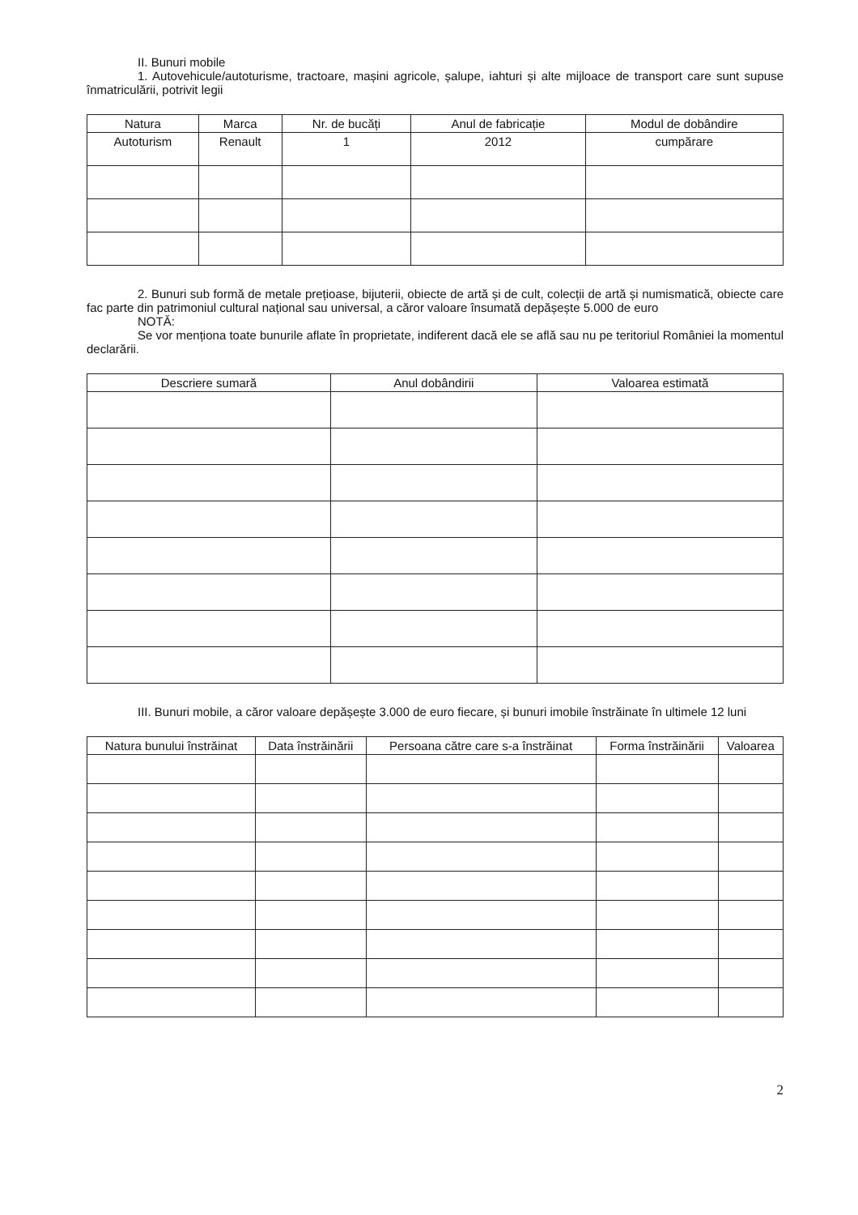II. Bunuri mobile
1. Autovehicule/autoturisme, tractoare, mașini agricole, șalupe, iahturi și alte mijloace de transport care sunt supuse înmatriculării, potrivit legii
| Natura | Marca | Nr. de bucăți | Anul de fabricație | Modul de dobândire |
| --- | --- | --- | --- | --- |
| Autoturism | Renault | 1 | 2012 | cumpărare |
2. Bunuri sub formă de metale prețioase, bijuterii, obiecte de artă și de cult, colecții de artă și numismatică, obiecte care fac parte din patrimoniul cultural național sau universal, a căror valoare însumată depășește 5.000 de euro
NOTĂ:
Se vor menționa toate bunurile aflate în proprietate, indiferent dacă ele se află sau nu pe teritoriul României la momentul declarării.
| Descriere sumară | Anul dobândirii | Valoarea estimată |
| --- | --- | --- |
III. Bunuri mobile, a căror valoare depășește 3.000 de euro fiecare, și bunuri imobile înstrăinate în ultimele 12 luni
| Natura bunului înstrăinat | Data înstrăinării | Persoana către care s-a înstrăinat | Forma înstrăinării | Valoarea |
| --- | --- | --- | --- | --- |
2